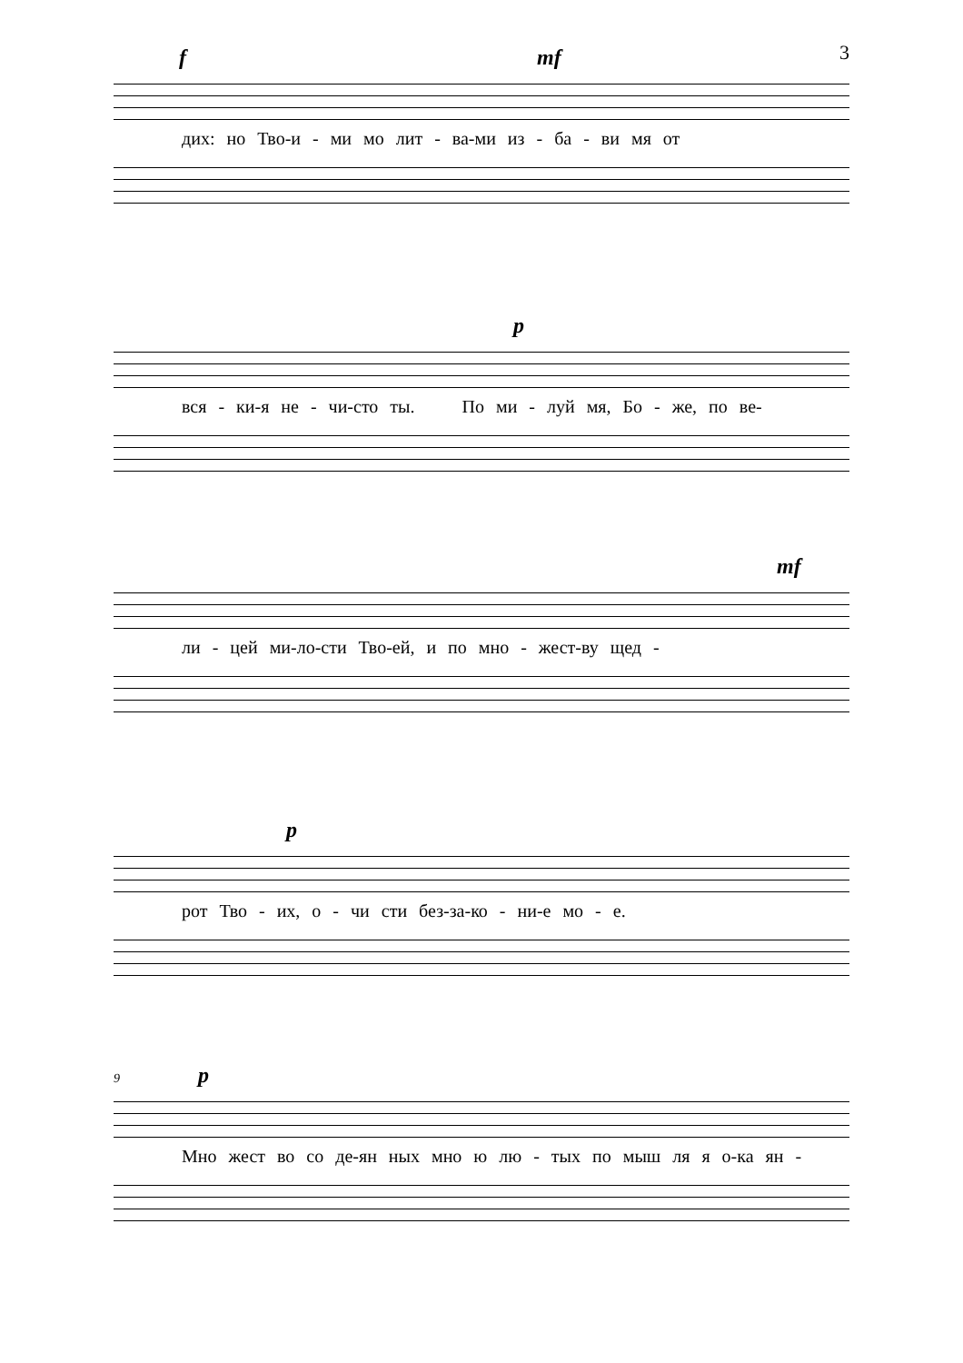3
f mf
дих: но Тво‑и ‑ ми мо лит ‑ ва‑ми из ‑ ба ‑ ви мя от
p
вся ‑ ки‑я не ‑ чи‑сто ты. По ми ‑ луй мя, Бо ‑ же, по ве‑
mf
ли ‑ цей ми‑ло‑сти Тво‑ей, и по мно ‑ жест‑ву щед ‑
p
рот Тво ‑ их, о ‑ чи сти без‑за‑ко ‑ ни‑е мо ‑ е.
9 p
Мно жест во со де‑ян ных мно ю лю ‑ тых по мыш ля я о‑ка ян ‑